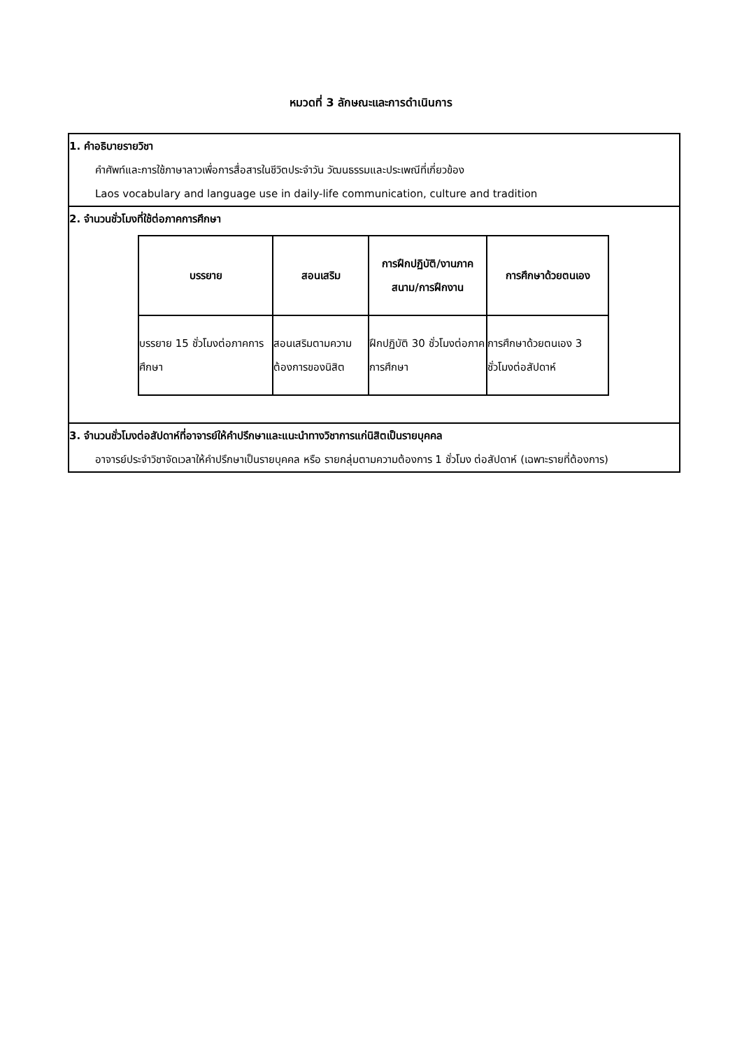หมวดที่ 3 ลักษณะและการดำเนินการ
| 1. คำอธิบายรายวิชา คำศัพท์และการใช้ภาษาลาวเพื่อการสื่อสารในชีวิตประจำวัน วัฒนธรรมและประเพณีที่เกี่ยวข้อง Laos vocabulary and language use in daily-life communication, culture and tradition |
| 2. จำนวนชั่วโมงที่ใช้ต่อภาคการศึกษา / บรรยาย / สอนเสริม / การฝึกปฏิบัติ/งานภาคสนาม/การฝึกงาน / การศึกษาด้วยตนเอง / / --- / --- / --- / --- / / บรรยาย 15 ชั่วโมงต่อภาคการศึกษา / สอนเสริมตามความต้องการของนิสิต / ฝึกปฏิบัติ 30 ชั่วโมงต่อภาคการศึกษา / การศึกษาด้วยตนเอง 3 ชั่วโมงต่อสัปดาห์ / |
| 3. จำนวนชั่วโมงต่อสัปดาห์ที่อาจารย์ให้คำปรึกษาและแนะนำทางวิชาการแก่นิสิตเป็นรายบุคคล อาจารย์ประจำวิชาจัดเวลาให้คำปรึกษาเป็นรายบุคคล หรือ รายกลุ่มตามความต้องการ 1 ชั่วโมง ต่อสัปดาห์ (เฉพาะรายที่ต้องการ) |